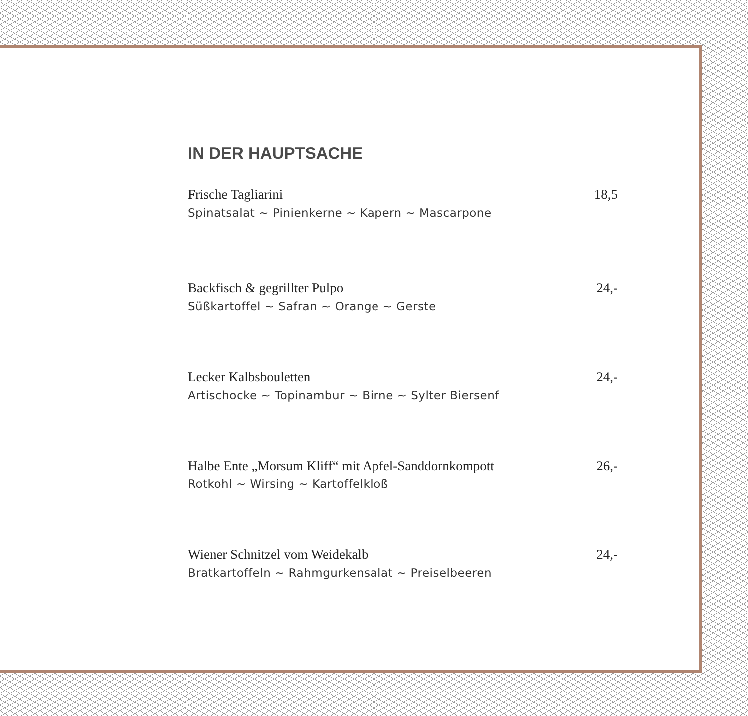IN DER HAUPTSACHE
Frische Tagliarini 18,5
Spinatsalat ~ Pinienkerne ~ Kapern ~ Mascarpone
Backfisch & gegrillter Pulpo 24,-
Süßkartoffel ~ Safran ~ Orange ~ Gerste
Lecker Kalbsbouletten 24,-
Artischocke ~ Topinambur ~ Birne ~ Sylter Biersenf
Halbe Ente „Morsum Kliff“ mit Apfel-Sanddornkompott 26,-
Rotkohl ~ Wirsing ~ Kartoffelkloß
Wiener Schnitzel vom Weidekalb 24,-
Bratkartoffeln ~ Rahmgurkensalat ~ Preiselbeeren